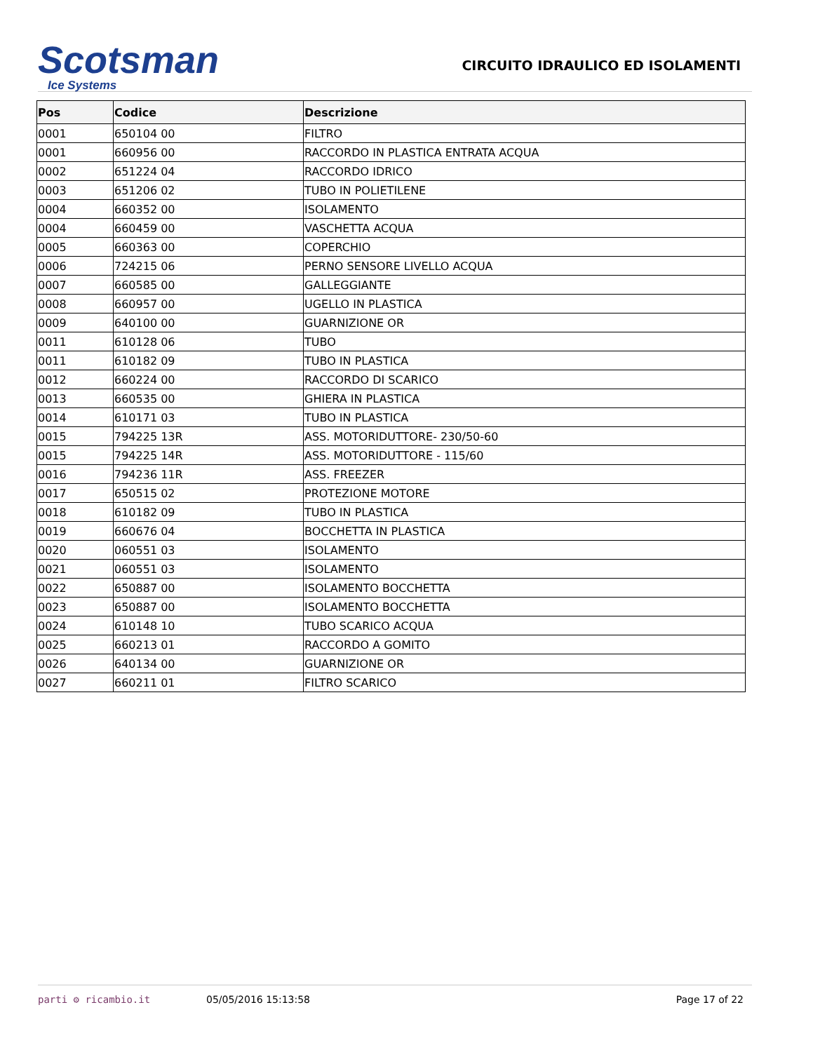Scotsman
Ice Systems
CIRCUITO IDRAULICO ED ISOLAMENTI
| Pos | Codice | Descrizione |
| --- | --- | --- |
| 0001 | 650104 00 | FILTRO |
| 0001 | 660956 00 | RACCORDO IN PLASTICA ENTRATA ACQUA |
| 0002 | 651224 04 | RACCORDO IDRICO |
| 0003 | 651206 02 | TUBO IN POLIETILENE |
| 0004 | 660352 00 | ISOLAMENTO |
| 0004 | 660459 00 | VASCHETTA ACQUA |
| 0005 | 660363 00 | COPERCHIO |
| 0006 | 724215 06 | PERNO SENSORE LIVELLO ACQUA |
| 0007 | 660585 00 | GALLEGGIANTE |
| 0008 | 660957 00 | UGELLO IN PLASTICA |
| 0009 | 640100 00 | GUARNIZIONE OR |
| 0011 | 610128 06 | TUBO |
| 0011 | 610182 09 | TUBO IN PLASTICA |
| 0012 | 660224 00 | RACCORDO DI SCARICO |
| 0013 | 660535 00 | GHIERA IN PLASTICA |
| 0014 | 610171 03 | TUBO IN PLASTICA |
| 0015 | 794225 13R | ASS. MOTORIDUTTORE- 230/50-60 |
| 0015 | 794225 14R | ASS. MOTORIDUTTORE - 115/60 |
| 0016 | 794236 11R | ASS. FREEZER |
| 0017 | 650515 02 | PROTEZIONE MOTORE |
| 0018 | 610182 09 | TUBO IN PLASTICA |
| 0019 | 660676 04 | BOCCHETTA IN PLASTICA |
| 0020 | 060551 03 | ISOLAMENTO |
| 0021 | 060551 03 | ISOLAMENTO |
| 0022 | 650887 00 | ISOLAMENTO BOCCHETTA |
| 0023 | 650887 00 | ISOLAMENTO BOCCHETTA |
| 0024 | 610148 10 | TUBO SCARICO ACQUA |
| 0025 | 660213 01 | RACCORDO A GOMITO |
| 0026 | 640134 00 | GUARNIZIONE OR |
| 0027 | 660211 01 | FILTRO SCARICO |
parti ⚙ ricambio.it 05/05/2016 15:13:58 Page 17 of 22